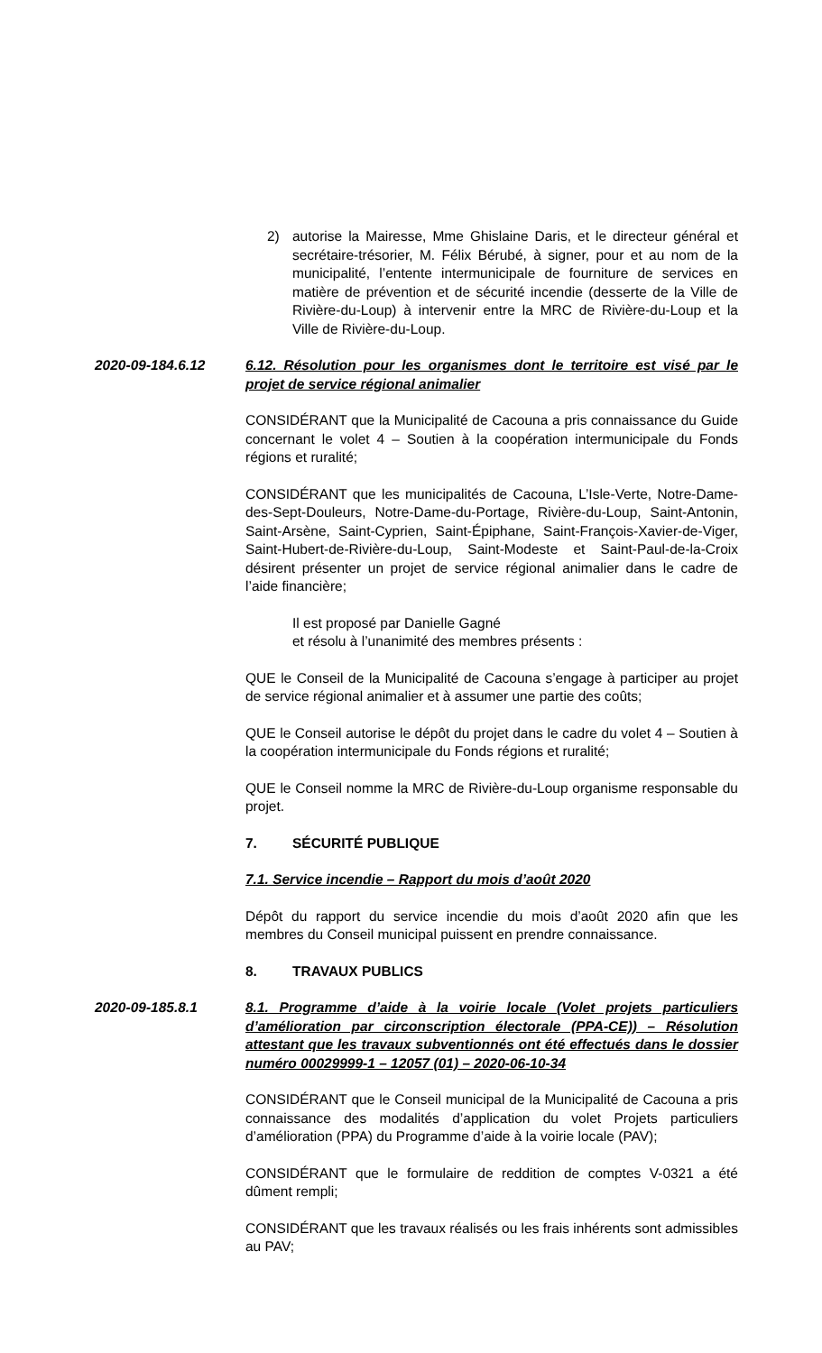2) autorise la Mairesse, Mme Ghislaine Daris, et le directeur général et secrétaire-trésorier, M. Félix Bérubé, à signer, pour et au nom de la municipalité, l’entente intermunicipale de fourniture de services en matière de prévention et de sécurité incendie (desserte de la Ville de Rivière-du-Loup) à intervenir entre la MRC de Rivière-du-Loup et la Ville de Rivière-du-Loup.
2020-09-184.6.12 6.12. Résolution pour les organismes dont le territoire est visé par le projet de service régional animalier
CONSIDÉRANT que la Municipalité de Cacouna a pris connaissance du Guide concernant le volet 4 – Soutien à la coopération intermunicipale du Fonds régions et ruralité;
CONSIDÉRANT que les municipalités de Cacouna, L’Isle-Verte, Notre-Dame-des-Sept-Douleurs, Notre-Dame-du-Portage, Rivière-du-Loup, Saint-Antonin, Saint-Arsène, Saint-Cyprien, Saint-Épiphane, Saint-François-Xavier-de-Viger, Saint-Hubert-de-Rivière-du-Loup, Saint-Modeste et Saint-Paul-de-la-Croix désirent présenter un projet de service régional animalier dans le cadre de l’aide financière;
Il est proposé par Danielle Gagné
et résolu à l’unanimité des membres présents :
QUE le Conseil de la Municipalité de Cacouna s’engage à participer au projet de service régional animalier et à assumer une partie des coûts;
QUE le Conseil autorise le dépôt du projet dans le cadre du volet 4 – Soutien à la coopération intermunicipale du Fonds régions et ruralité;
QUE le Conseil nomme la MRC de Rivière-du-Loup organisme responsable du projet.
7. SÉCURITÉ PUBLIQUE
7.1. Service incendie – Rapport du mois d’août 2020
Dépôt du rapport du service incendie du mois d’août 2020 afin que les membres du Conseil municipal puissent en prendre connaissance.
8. TRAVAUX PUBLICS
2020-09-185.8.1 8.1. Programme d’aide à la voirie locale (Volet projets particuliers d’amélioration par circonscription électorale (PPA-CE)) – Résolution attestant que les travaux subventionnés ont été effectués dans le dossier numéro 00029999-1 – 12057 (01) – 2020-06-10-34
CONSIDÉRANT que le Conseil municipal de la Municipalité de Cacouna a pris connaissance des modalités d’application du volet Projets particuliers d’amélioration (PPA) du Programme d’aide à la voirie locale (PAV);
CONSIDÉRANT que le formulaire de reddition de comptes V-0321 a été dûment rempli;
CONSIDÉRANT que les travaux réalisés ou les frais inhérents sont admissibles au PAV;